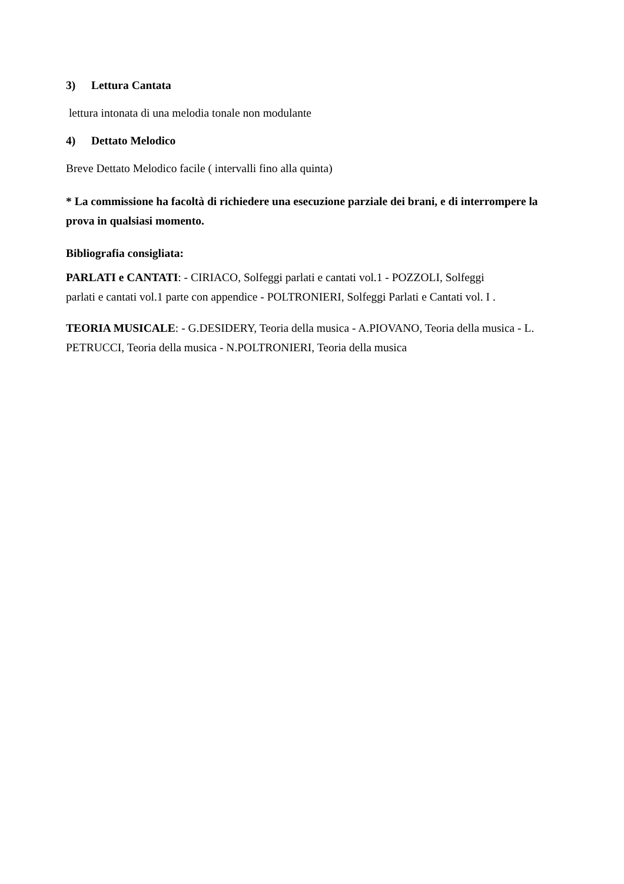3) Lettura Cantata
lettura intonata di una melodia tonale non modulante
4) Dettato Melodico
Breve Dettato Melodico facile ( intervalli fino alla quinta)
* La commissione ha facoltà di richiedere una esecuzione parziale dei brani, e di interrompere la prova in qualsiasi momento.
Bibliografia consigliata:
PARLATI e CANTATI: - CIRIACO, Solfeggi parlati e cantati vol.1 - POZZOLI, Solfeggi
parlati e cantati vol.1 parte con appendice - POLTRONIERI, Solfeggi Parlati e Cantati vol. I .
TEORIA MUSICALE: - G.DESIDERY, Teoria della musica - A.PIOVANO, Teoria della musica - L. PETRUCCI, Teoria della musica - N.POLTRONIERI, Teoria della musica